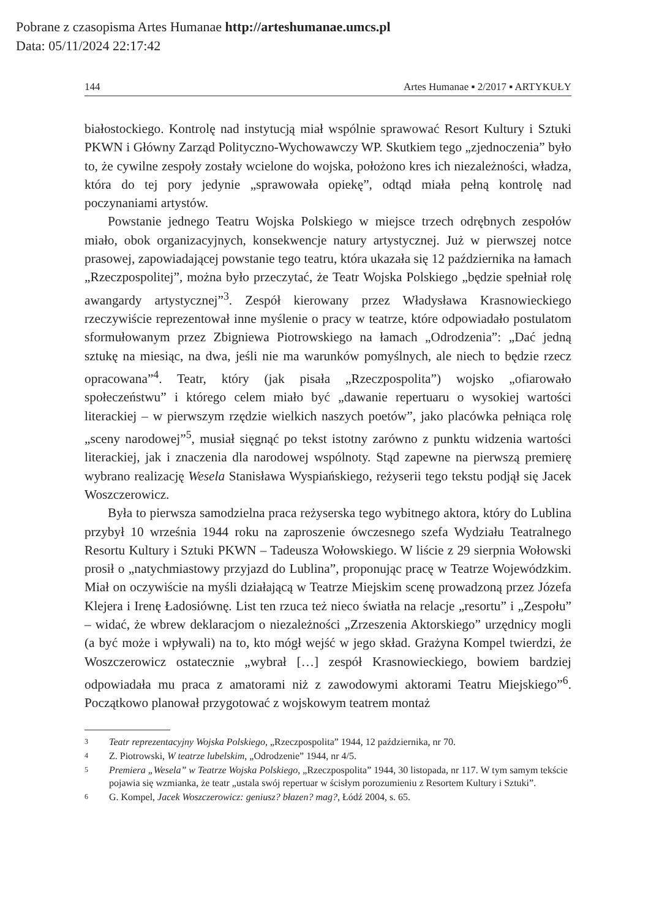Pobrane z czasopisma Artes Humanae http://arteshumanae.umcs.pl
Data: 05/11/2024 22:17:42
144 Artes Humanae ▪ 2/2017 ▪ ARTYKUŁY
białostockiego. Kontrolę nad instytucją miał wspólnie sprawować Resort Kultury i Sztuki PKWN i Główny Zarząd Polityczno-Wychowawczy WP. Skutkiem tego „zjednoczenia” było to, że cywilne zespoły zostały wcielone do wojska, położono kres ich niezależności, władza, która do tej pory jedynie „sprawowała opiekę”, odtąd miała pełną kontrolę nad poczynaniami artystów.
Powstanie jednego Teatru Wojska Polskiego w miejsce trzech odrębnych zespołów miało, obok organizacyjnych, konsekwencje natury artystycznej. Już w pierwszej notce prasowej, zapowiadającej powstanie tego teatru, która ukazała się 12 października na łamach „Rzeczpospolitej”, można było przeczytać, że Teatr Wojska Polskiego „będzie spełniał rolę awangardy artystycznej”<sup>3</sup>. Zespół kierowany przez Władysława Krasnowieckiego rzeczywiście reprezentował inne myślenie o pracy w teatrze, które odpowiadało postulatom sformułowanym przez Zbigniewa Piotrowskiego na łamach „Odrodzenia”: „Dać jedną sztukę na miesiąc, na dwa, jeśli nie ma warunków pomyślnych, ale niech to będzie rzecz opracowana”<sup>4</sup>. Teatr, który (jak pisała „Rzeczpospolita”) wojsko „ofiarowało społeczeństwu” i którego celem miało być „dawanie repertuaru o wysokiej wartości literackiej – w pierwszym rzędzie wielkich naszych poetów”, jako placówka pełniąca rolę „sceny narodowej”<sup>5</sup>, musiał sięgnąć po tekst istotny zarówno z punktu widzenia wartości literackiej, jak i znaczenia dla narodowej wspólnoty. Stąd zapewne na pierwszą premierę wybrano realizację Wesela Stanisława Wyspiańskiego, reżyserii tego tekstu podjął się Jacek Woszczerowicz.
Była to pierwsza samodzielna praca reżyserska tego wybitnego aktora, który do Lublina przybył 10 września 1944 roku na zaproszenie ówczesnego szefa Wydziału Teatralnego Resortu Kultury i Sztuki PKWN – Tadeusza Wołowskiego. W liście z 29 sierpnia Wołowski prosił o „natychmiastowy przyjazd do Lublina”, proponując pracę w Teatrze Wojewódzkim. Miał on oczywiście na myśli działającą w Teatrze Miejskim scenę prowadzoną przez Józefa Klejera i Irenę Ładosiównę. List ten rzuca też nieco światła na relacje „resortu” i „Zespołu” – widać, że wbrew deklaracjom o niezależności „Zrzeszenia Aktorskiego” urzędnicy mogli (a być może i wpływali) na to, kto mógł wejść w jego skład. Grażyna Kompel twierdzi, że Woszczerowicz ostatecznie „wybrał […] zespół Krasnowieckiego, bowiem bardziej odpowiadała mu praca z amatorami niż z zawodowymi aktorami Teatru Miejskiego”<sup>6</sup>. Początkowo planował przygotować z wojskowym teatrem montaż
3 Teatr reprezentacyjny Wojska Polskiego, „Rzeczpospolita” 1944, 12 października, nr 70.
4 Z. Piotrowski, W teatrze lubelskim, „Odrodzenie” 1944, nr 4/5.
5 Premiera „Wesela” w Teatrze Wojska Polskiego, „Rzeczpospolita” 1944, 30 listopada, nr 117. W tym samym tekście pojawia się wzmianka, że teatr „ustala swój repertuar w ścisłym porozumieniu z Resortem Kultury i Sztuki”.
6 G. Kompel, Jacek Woszczerowicz: geniusz? błazen? mag?, Łódź 2004, s. 65.